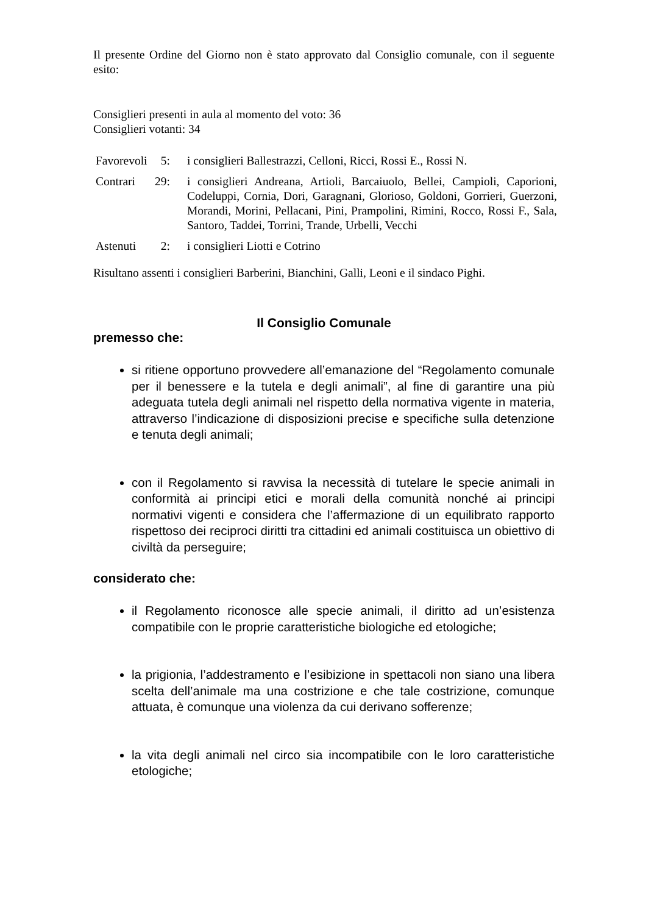Il presente Ordine del Giorno non è stato approvato dal Consiglio comunale, con il seguente esito:
Consiglieri presenti in aula al momento del voto: 36
Consiglieri votanti: 34
| Favorevoli | 5: | | i consiglieri Ballestrazzi, Celloni, Ricci, Rossi E., Rossi N. |
| Contrari | 29: | | i consiglieri Andreana, Artioli, Barcaiuolo, Bellei, Campioli, Caporioni, Codeluppi, Cornia, Dori, Garagnani, Glorioso, Goldoni, Gorrieri, Guerzoni, Morandi, Morini, Pellacani, Pini, Prampolini, Rimini, Rocco, Rossi F., Sala, Santoro, Taddei, Torrini, Trande, Urbelli, Vecchi |
| Astenuti | 2: | | i consiglieri Liotti e Cotrino |
Risultano assenti i consiglieri Barberini, Bianchini, Galli, Leoni e il sindaco Pighi.
Il Consiglio Comunale
premesso che:
si ritiene opportuno provvedere all’emanazione del “Regolamento comunale per il benessere e la tutela e degli animali”, al fine di garantire una più adeguata tutela degli animali nel rispetto della normativa vigente in materia, attraverso l’indicazione di disposizioni precise e specifiche sulla detenzione e tenuta degli animali;
con il Regolamento si ravvisa la necessità di tutelare le specie animali in conformità ai principi etici e morali della comunità nonché ai principi normativi vigenti e considera che l’affermazione di un equilibrato rapporto rispettoso dei reciproci diritti tra cittadini ed animali costituisca un obiettivo di civiltà da perseguire;
considerato che:
il Regolamento riconosce alle specie animali, il diritto ad un’esistenza compatibile con le proprie caratteristiche biologiche ed etologiche;
la prigionia, l’addestramento e l’esibizione in spettacoli non siano una libera scelta dell’animale ma una costrizione e che tale costrizione, comunque attuata, è comunque una violenza da cui derivano sofferenze;
la vita degli animali nel circo sia incompatibile con le loro caratteristiche etologiche;